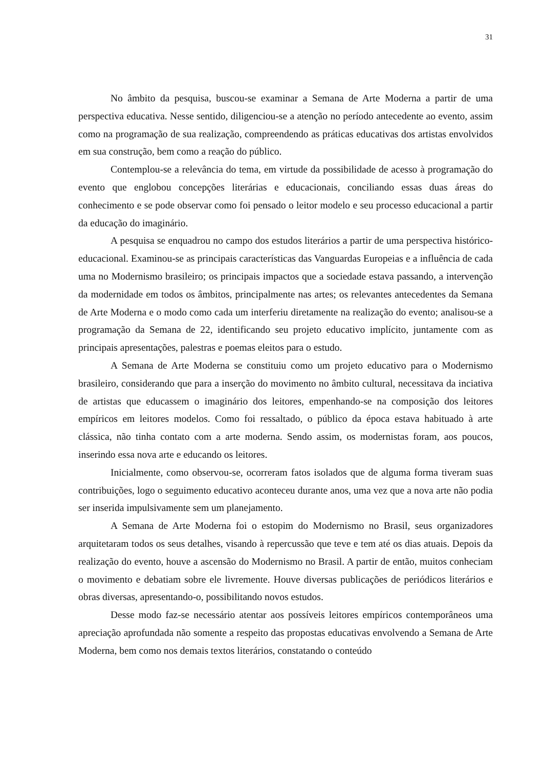31
No âmbito da pesquisa, buscou-se examinar a Semana de Arte Moderna a partir de uma perspectiva educativa. Nesse sentido, diligenciou-se a atenção no período antecedente ao evento, assim como na programação de sua realização, compreendendo as práticas educativas dos artistas envolvidos em sua construção, bem como a reação do público.
Contemplou-se a relevância do tema, em virtude da possibilidade de acesso à programação do evento que englobou concepções literárias e educacionais, conciliando essas duas áreas do conhecimento e se pode observar como foi pensado o leitor modelo e seu processo educacional a partir da educação do imaginário.
A pesquisa se enquadrou no campo dos estudos literários a partir de uma perspectiva histórico-educacional. Examinou-se as principais características das Vanguardas Europeias e a influência de cada uma no Modernismo brasileiro; os principais impactos que a sociedade estava passando, a intervenção da modernidade em todos os âmbitos, principalmente nas artes; os relevantes antecedentes da Semana de Arte Moderna e o modo como cada um interferiu diretamente na realização do evento; analisou-se a programação da Semana de 22, identificando seu projeto educativo implícito, juntamente com as principais apresentações, palestras e poemas eleitos para o estudo.
A Semana de Arte Moderna se constituiu como um projeto educativo para o Modernismo brasileiro, considerando que para a inserção do movimento no âmbito cultural, necessitava da inciativa de artistas que educassem o imaginário dos leitores, empenhando-se na composição dos leitores empíricos em leitores modelos. Como foi ressaltado, o público da época estava habituado à arte clássica, não tinha contato com a arte moderna. Sendo assim, os modernistas foram, aos poucos, inserindo essa nova arte e educando os leitores.
Inicialmente, como observou-se, ocorreram fatos isolados que de alguma forma tiveram suas contribuições, logo o seguimento educativo aconteceu durante anos, uma vez que a nova arte não podia ser inserida impulsivamente sem um planejamento.
A Semana de Arte Moderna foi o estopim do Modernismo no Brasil, seus organizadores arquitetaram todos os seus detalhes, visando à repercussão que teve e tem até os dias atuais. Depois da realização do evento, houve a ascensão do Modernismo no Brasil. A partir de então, muitos conheciam o movimento e debatiam sobre ele livremente. Houve diversas publicações de periódicos literários e obras diversas, apresentando-o, possibilitando novos estudos.
Desse modo faz-se necessário atentar aos possíveis leitores empíricos contemporâneos uma apreciação aprofundada não somente a respeito das propostas educativas envolvendo a Semana de Arte Moderna, bem como nos demais textos literários, constatando o conteúdo